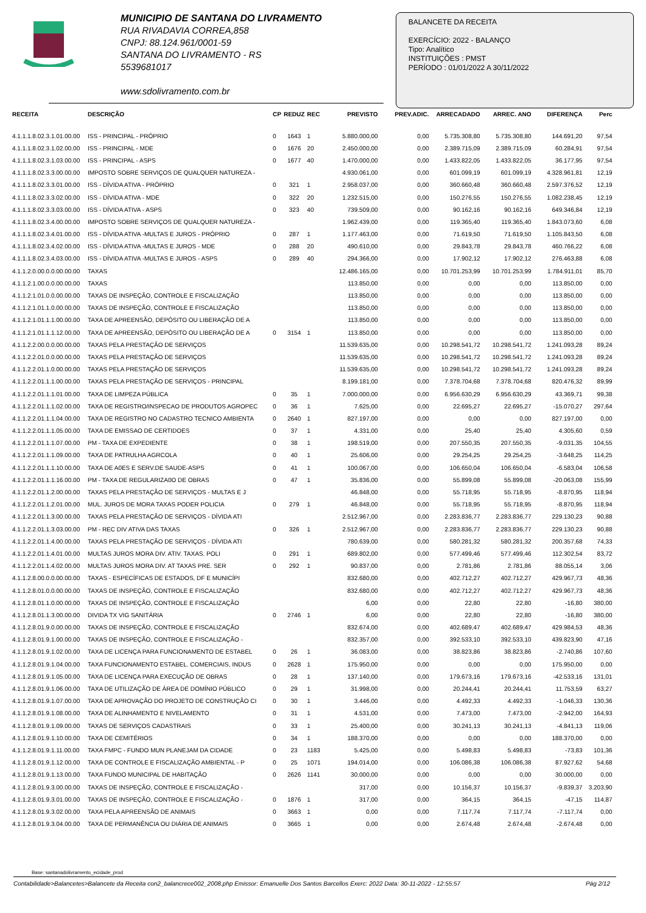MUNICIPIO DE SANTANA DO LIVRAMENTO
RUA RIVADAVIA CORREA,858
CNPJ: 88.124.961/0001-59
SANTANA DO LIVRAMENTO - RS
5539681017
www.sdolivramento.com.br
BALANCETE DA RECEITA
EXERCÍCIO: 2022 - BALANÇO
Tipo: Analítico
INSTITUIÇÕES : PMST
PERÍODO : 01/01/2022 A 30/11/2022
| RECEITA | DESCRIÇÃO | CP | REDUZ | REC | PREVISTO | PREV.ADIC. | ARRECADADO | ARREC. ANO | DIFERENÇA | Perc |
| --- | --- | --- | --- | --- | --- | --- | --- | --- | --- | --- |
| 4.1.1.1.8.02.3.1.01.00.00 | ISS - PRINCIPAL - PRÓPRIO | 0 | 1643 | 1 | 5.880.000,00 | 0,00 | 5.735.308,80 | 5.735.308,80 | 144.691,20 | 97,54 |
| 4.1.1.1.8.02.3.1.02.00.00 | ISS - PRINCIPAL - MDE | 0 | 1676 | 20 | 2.450.000,00 | 0,00 | 2.389.715,09 | 2.389.715,09 | 60.284,91 | 97,54 |
| 4.1.1.1.8.02.3.1.03.00.00 | ISS - PRINCIPAL - ASPS | 0 | 1677 | 40 | 1.470.000,00 | 0,00 | 1.433.822,05 | 1.433.822,05 | 36.177,95 | 97,54 |
| 4.1.1.1.8.02.3.3.00.00.00 | IMPOSTO SOBRE SERVIÇOS DE QUALQUER NATUREZA - | | | | 4.930.061,00 | 0,00 | 601.099,19 | 601.099,19 | 4.328.961,81 | 12,19 |
| 4.1.1.1.8.02.3.3.01.00.00 | ISS - DÍVIDA ATIVA - PRÓPRIO | 0 | 321 | 1 | 2.958.037,00 | 0,00 | 360.660,48 | 360.660,48 | 2.597.376,52 | 12,19 |
| 4.1.1.1.8.02.3.3.02.00.00 | ISS - DÍVIDA ATIVA - MDE | 0 | 322 | 20 | 1.232.515,00 | 0,00 | 150.276,55 | 150.276,55 | 1.082.238,45 | 12,19 |
| 4.1.1.1.8.02.3.3.03.00.00 | ISS - DÍVIDA ATIVA - ASPS | 0 | 323 | 40 | 739.509,00 | 0,00 | 90.162,16 | 90.162,16 | 649.346,84 | 12,19 |
| 4.1.1.1.8.02.3.4.00.00.00 | IMPOSTO SOBRE SERVIÇOS DE QUALQUER NATUREZA - | | | | 1.962.439,00 | 0,00 | 119.365,40 | 119.365,40 | 1.843.073,60 | 6,08 |
| 4.1.1.1.8.02.3.4.01.00.00 | ISS - DÍVIDA ATIVA -MULTAS E JUROS - PRÓPRIO | 0 | 287 | 1 | 1.177.463,00 | 0,00 | 71.619,50 | 71.619,50 | 1.105.843,50 | 6,08 |
| 4.1.1.1.8.02.3.4.02.00.00 | ISS - DÍVIDA ATIVA -MULTAS E JUROS - MDE | 0 | 288 | 20 | 490.610,00 | 0,00 | 29.843,78 | 29.843,78 | 460.766,22 | 6,08 |
| 4.1.1.1.8.02.3.4.03.00.00 | ISS - DÍVIDA ATIVA -MULTAS E JUROS - ASPS | 0 | 289 | 40 | 294.366,00 | 0,00 | 17.902,12 | 17.902,12 | 276.463,88 | 6,08 |
| 4.1.1.2.0.00.0.0.00.00.00 | TAXAS | | | | 12.486.165,00 | 0,00 | 10.701.253,99 | 10.701.253,99 | 1.784.911,01 | 85,70 |
| 4.1.1.2.1.00.0.0.00.00.00 | TAXAS | | | | 113.850,00 | 0,00 | 0,00 | 0,00 | 113.850,00 | 0,00 |
| 4.1.1.2.1.01.0.0.00.00.00 | TAXAS DE INSPEÇÃO, CONTROLE E FISCALIZAÇÃO | | | | 113.850,00 | 0,00 | 0,00 | 0,00 | 113.850,00 | 0,00 |
| 4.1.1.2.1.01.1.0.00.00.00 | TAXAS DE INSPEÇÃO, CONTROLE E FISCALIZAÇÃO | | | | 113.850,00 | 0,00 | 0,00 | 0,00 | 113.850,00 | 0,00 |
| 4.1.1.2.1.01.1.1.00.00.00 | TAXA DE APREENSÃO, DEPÓSITO OU LIBERAÇÃO DE A | | | | 113.850,00 | 0,00 | 0,00 | 0,00 | 113.850,00 | 0,00 |
| 4.1.1.2.1.01.1.1.12.00.00 | TAXA DE APREENSÃO, DEPÓSITO OU LIBERAÇÃO DE A | 0 | 3154 | 1 | 113.850,00 | 0,00 | 0,00 | 0,00 | 113.850,00 | 0,00 |
| 4.1.1.2.2.00.0.0.00.00.00 | TAXAS PELA PRESTAÇÃO DE SERVIÇOS | | | | 11.539.635,00 | 0,00 | 10.298.541,72 | 10.298.541,72 | 1.241.093,28 | 89,24 |
| 4.1.1.2.2.01.0.0.00.00.00 | TAXAS PELA PRESTAÇÃO DE SERVIÇOS | | | | 11.539.635,00 | 0,00 | 10.298.541,72 | 10.298.541,72 | 1.241.093,28 | 89,24 |
| 4.1.1.2.2.01.1.0.00.00.00 | TAXAS PELA PRESTAÇÃO DE SERVIÇOS | | | | 11.539.635,00 | 0,00 | 10.298.541,72 | 10.298.541,72 | 1.241.093,28 | 89,24 |
| 4.1.1.2.2.01.1.1.00.00.00 | TAXAS PELA PRESTAÇÃO DE SERVIÇOS - PRINCIPAL | | | | 8.199.181,00 | 0,00 | 7.378.704,68 | 7.378.704,68 | 820.476,32 | 89,99 |
| 4.1.1.2.2.01.1.1.01.00.00 | TAXA DE LIMPEZA PÚBLICA | 0 | 35 | 1 | 7.000.000,00 | 0,00 | 6.956.630,29 | 6.956.630,29 | 43.369,71 | 99,38 |
| 4.1.1.2.2.01.1.1.02.00.00 | TAXA DE REGISTRO/INSPECAO DE PRODUTOS AGROPEC | 0 | 36 | 1 | 7.625,00 | 0,00 | 22.695,27 | 22.695,27 | -15.070,27 | 297,64 |
| 4.1.1.2.2.01.1.1.04.00.00 | TAXA DE REGISTRO NO CADASTRO TECNICO AMBIENTA | 0 | 2640 | 1 | 827.197,00 | 0,00 | 0,00 | 0,00 | 827.197,00 | 0,00 |
| 4.1.1.2.2.01.1.1.05.00.00 | TAXA DE EMISSAO DE CERTIDOES | 0 | 37 | 1 | 4.331,00 | 0,00 | 25,40 | 25,40 | 4.305,60 | 0,59 |
| 4.1.1.2.2.01.1.1.07.00.00 | PM - TAXA DE EXPEDIENTE | 0 | 38 | 1 | 198.519,00 | 0,00 | 207.550,35 | 207.550,35 | -9.031,35 | 104,55 |
| 4.1.1.2.2.01.1.1.09.00.00 | TAXA DE PATRULHA AGRCOLA | 0 | 40 | 1 | 25.606,00 | 0,00 | 29.254,25 | 29.254,25 | -3.648,25 | 114,25 |
| 4.1.1.2.2.01.1.1.10.00.00 | TAXA DE A0ES E SERV.DE SAUDE-ASPS | 0 | 41 | 1 | 100.067,00 | 0,00 | 106.650,04 | 106.650,04 | -6.583,04 | 106,58 |
| 4.1.1.2.2.01.1.1.16.00.00 | PM - TAXA DE REGULARIZA0O DE OBRAS | 0 | 47 | 1 | 35.836,00 | 0,00 | 55.899,08 | 55.899,08 | -20.063,08 | 155,99 |
| 4.1.1.2.2.01.1.2.00.00.00 | TAXAS PELA PRESTAÇÃO DE SERVIÇOS - MULTAS E J | | | | 46.848,00 | 0,00 | 55.718,95 | 55.718,95 | -8.870,95 | 118,94 |
| 4.1.1.2.2.01.1.2.01.00.00 | MUL. JUROS DE MORA TAXAS PODER POLICIA | 0 | 279 | 1 | 46.848,00 | 0,00 | 55.718,95 | 55.718,95 | -8.870,95 | 118,94 |
| 4.1.1.2.2.01.1.3.00.00.00 | TAXAS PELA PRESTAÇÃO DE SERVIÇOS - DÍVIDA ATI | | | | 2.512.967,00 | 0,00 | 2.283.836,77 | 2.283.836,77 | 229.130,23 | 90,88 |
| 4.1.1.2.2.01.1.3.03.00.00 | PM - REC DIV ATIVA DAS TAXAS | 0 | 326 | 1 | 2.512.967,00 | 0,00 | 2.283.836,77 | 2.283.836,77 | 229.130,23 | 90,88 |
| 4.1.1.2.2.01.1.4.00.00.00 | TAXAS PELA PRESTAÇÃO DE SERVIÇOS - DÍVIDA ATI | | | | 780.639,00 | 0,00 | 580.281,32 | 580.281,32 | 200.357,68 | 74,33 |
| 4.1.1.2.2.01.1.4.01.00.00 | MULTAS JUROS MORA DIV. ATIV. TAXAS. POLI | 0 | 291 | 1 | 689.802,00 | 0,00 | 577.499,46 | 577.499,46 | 112.302,54 | 83,72 |
| 4.1.1.2.2.01.1.4.02.00.00 | MULTAS JUROS MORA DIV. AT TAXAS PRE. SER | 0 | 292 | 1 | 90.837,00 | 0,00 | 2.781,86 | 2.781,86 | 88.055,14 | 3,06 |
| 4.1.1.2.8.00.0.0.00.00.00 | TAXAS - ESPECÍFICAS DE ESTADOS, DF E MUNICÍPI | | | | 832.680,00 | 0,00 | 402.712,27 | 402.712,27 | 429.967,73 | 48,36 |
| 4.1.1.2.8.01.0.0.00.00.00 | TAXAS DE INSPEÇÃO, CONTROLE E FISCALIZAÇÃO | | | | 832.680,00 | 0,00 | 402.712,27 | 402.712,27 | 429.967,73 | 48,36 |
| 4.1.1.2.8.01.1.0.00.00.00 | TAXAS DE INSPEÇÃO, CONTROLE E FISCALIZAÇÃO | | | | 6,00 | 0,00 | 22,80 | 22,80 | -16,80 | 380,00 |
| 4.1.1.2.8.01.1.3.00.00.00 | DIVIDA TX VIG SANITÁRIA | 0 | 2746 | 1 | 6,00 | 0,00 | 22,80 | 22,80 | -16,80 | 380,00 |
| 4.1.1.2.8.01.9.0.00.00.00 | TAXAS DE INSPEÇÃO, CONTROLE E FISCALIZAÇÃO | | | | 832.674,00 | 0,00 | 402.689,47 | 402.689,47 | 429.984,53 | 48,36 |
| 4.1.1.2.8.01.9.1.00.00.00 | TAXAS DE INSPEÇÃO, CONTROLE E FISCALIZAÇÃO - | | | | 832.357,00 | 0,00 | 392.533,10 | 392.533,10 | 439.823,90 | 47,16 |
| 4.1.1.2.8.01.9.1.02.00.00 | TAXA DE LICENÇA PARA FUNCIONAMENTO DE ESTABEL | 0 | 26 | 1 | 36.083,00 | 0,00 | 38.823,86 | 38.823,86 | -2.740,86 | 107,60 |
| 4.1.1.2.8.01.9.1.04.00.00 | TAXA FUNCIONAMENTO ESTABEL. COMERCIAIS, INDUS | 0 | 2628 | 1 | 175.950,00 | 0,00 | 0,00 | 0,00 | 175.950,00 | 0,00 |
| 4.1.1.2.8.01.9.1.05.00.00 | TAXA DE LICENÇA PARA EXECUÇÃO DE OBRAS | 0 | 28 | 1 | 137.140,00 | 0,00 | 179.673,16 | 179.673,16 | -42.533,16 | 131,01 |
| 4.1.1.2.8.01.9.1.06.00.00 | TAXA DE UTILIZAÇÃO DE ÁREA DE DOMÍNIO PÚBLICO | 0 | 29 | 1 | 31.998,00 | 0,00 | 20.244,41 | 20.244,41 | 11.753,59 | 63,27 |
| 4.1.1.2.8.01.9.1.07.00.00 | TAXA DE APROVAÇÃO DO PROJETO DE CONSTRUÇÃO CI | 0 | 30 | 1 | 3.446,00 | 0,00 | 4.492,33 | 4.492,33 | -1.046,33 | 130,36 |
| 4.1.1.2.8.01.9.1.08.00.00 | TAXA DE ALINHAMENTO E NIVELAMENTO | 0 | 31 | 1 | 4.531,00 | 0,00 | 7.473,00 | 7.473,00 | -2.942,00 | 164,93 |
| 4.1.1.2.8.01.9.1.09.00.00 | TAXAS DE SERVIÇOS CADASTRAIS | 0 | 33 | 1 | 25.400,00 | 0,00 | 30.241,13 | 30.241,13 | -4.841,13 | 119,06 |
| 4.1.1.2.8.01.9.1.10.00.00 | TAXA DE CEMITÉRIOS | 0 | 34 | 1 | 188.370,00 | 0,00 | 0,00 | 0,00 | 188.370,00 | 0,00 |
| 4.1.1.2.8.01.9.1.11.00.00 | TAXA FMPC - FUNDO MUN PLANEJAM DA CIDADE | 0 | 23 | 1183 | 5.425,00 | 0,00 | 5.498,83 | 5.498,83 | -73,83 | 101,36 |
| 4.1.1.2.8.01.9.1.12.00.00 | TAXA DE CONTROLE E FISCALIZAÇÃO AMBIENTAL - P | 0 | 25 | 1071 | 194.014,00 | 0,00 | 106.086,38 | 106.086,38 | 87.927,62 | 54,68 |
| 4.1.1.2.8.01.9.1.13.00.00 | TAXA FUNDO MUNICIPAL DE HABITAÇÃO | 0 | 2626 | 1141 | 30.000,00 | 0,00 | 0,00 | 0,00 | 30.000,00 | 0,00 |
| 4.1.1.2.8.01.9.3.00.00.00 | TAXAS DE INSPEÇÃO, CONTROLE E FISCALIZAÇÃO - | | | | 317,00 | 0,00 | 10.156,37 | 10.156,37 | -9.839,37 | 3.203,90 |
| 4.1.1.2.8.01.9.3.01.00.00 | TAXAS DE INSPEÇÃO, CONTROLE E FISCALIZAÇÃO - | 0 | 1876 | 1 | 317,00 | 0,00 | 364,15 | 364,15 | -47,15 | 114,87 |
| 4.1.1.2.8.01.9.3.02.00.00 | TAXA PELA APREENSÃO DE ANIMAIS | 0 | 3663 | 1 | 0,00 | 0,00 | 7.117,74 | 7.117,74 | -7.117,74 | 0,00 |
| 4.1.1.2.8.01.9.3.04.00.00 | TAXA DE PERMANÊNCIA OU DIÁRIA DE ANIMAIS | 0 | 3665 | 1 | 0,00 | 0,00 | 2.674,48 | 2.674,48 | -2.674,48 | 0,00 |
Base: santanadolivramento_ecidade_prod
Contabilidade>Balancetes>Balancete da Receita con2_balancrece002_2008.php Emissor: Emanuelle Dos Santos Barcellos Exerc: 2022 Data: 30-11-2022 - 12:55:57 Pág 2/12